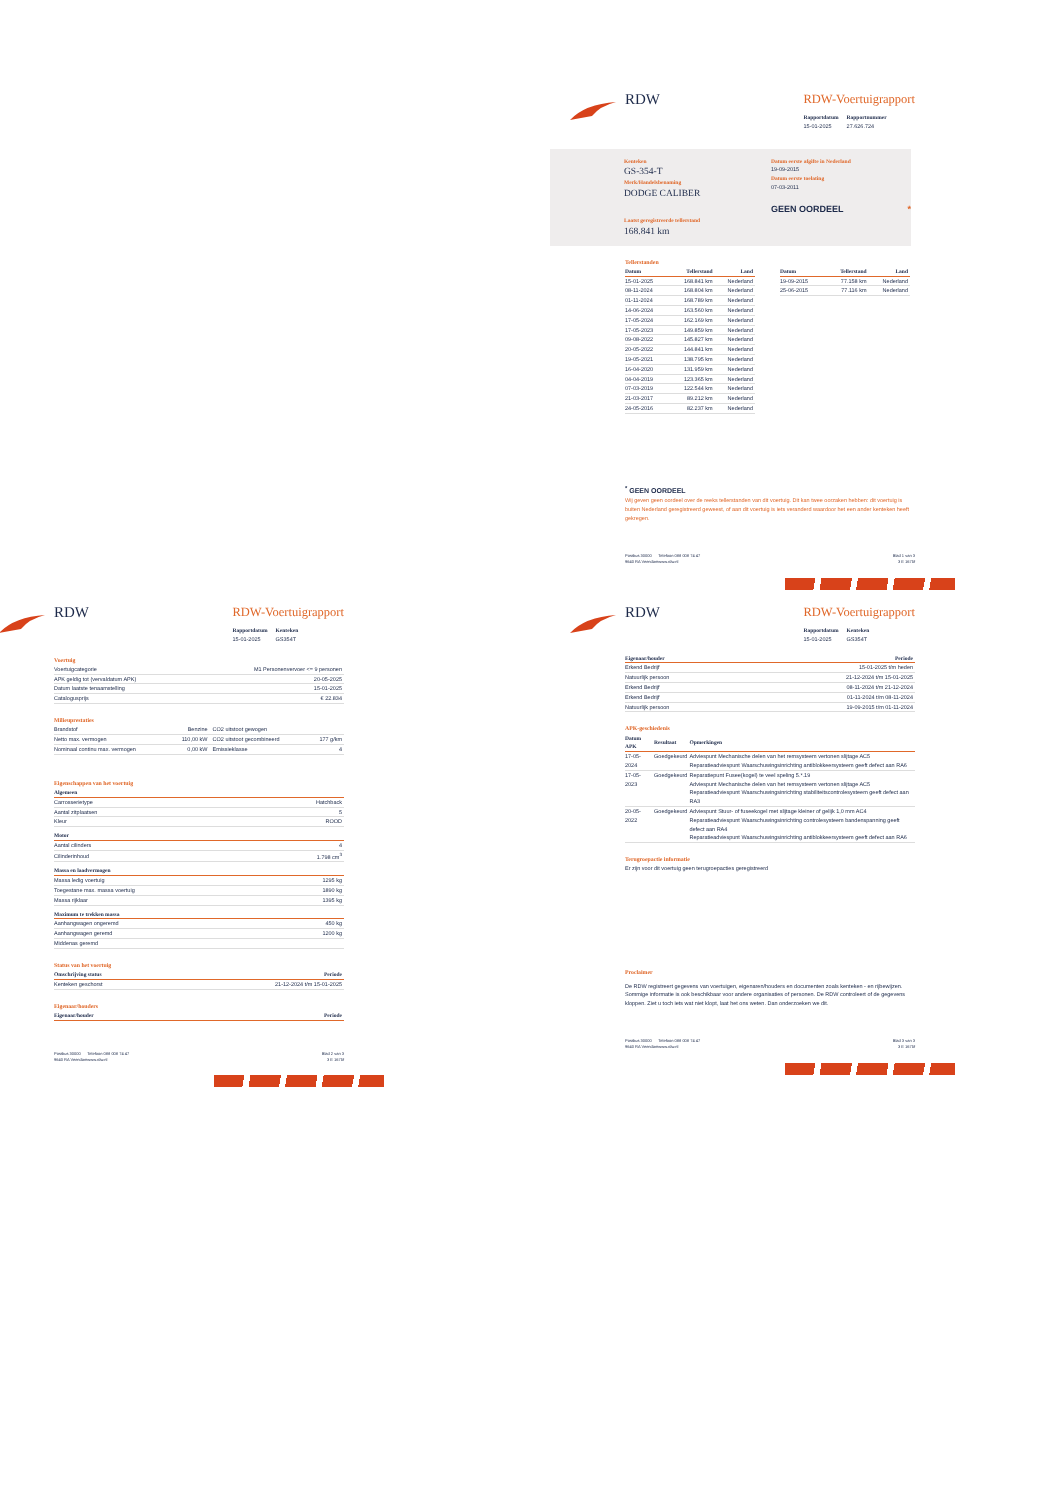RDW
RDW-Voertuigrapport
Rapportdatum
15-01-2025
Rapportnummer
27.626.724
Kenteken
GS-354-T
Merk/Handelsbenaming
DODGE CALIBER
Laatst geregistreerde tellerstand
168.841 km
Datum eerste afgifte in Nederland
19-09-2015
Datum eerste toelating
07-03-2011
GEEN OORDEEL *
Tellerstanden
| Datum | Tellerstand | Land |
| --- | --- | --- |
| 15-01-2025 | 168.841 km | Nederland |
| 08-11-2024 | 168.804 km | Nederland |
| 01-11-2024 | 168.789 km | Nederland |
| 14-06-2024 | 163.560 km | Nederland |
| 17-05-2024 | 162.169 km | Nederland |
| 17-05-2023 | 149.859 km | Nederland |
| 09-08-2022 | 145.827 km | Nederland |
| 20-05-2022 | 144.841 km | Nederland |
| 19-05-2021 | 138.795 km | Nederland |
| 16-04-2020 | 131.959 km | Nederland |
| 04-04-2019 | 123.365 km | Nederland |
| 07-03-2019 | 122.544 km | Nederland |
| 21-03-2017 | 89.212 km | Nederland |
| 24-05-2016 | 82.237 km | Nederland |
| Datum | Tellerstand | Land |
| --- | --- | --- |
| 19-09-2015 | 77.158 km | Nederland |
| 25-06-2015 | 77.116 km | Nederland |
<sup>*</sup> GEEN OORDEEL
Wij geven geen oordeel over de reeks tellerstanden van dit voertuig. Dit kan twee oorzaken hebben: dit voertuig is buiten Nederland geregistreerd geweest, of aan dit voertuig is iets veranderd waardoor het een ander kenteken heeft gekregen.
Postbus 30000
9640 RA Veendam
Telefoon 088 008 74 47
www.rdw.nl
Blad 1 van 3
3 E 1675f
RDW
RDW-Voertuigrapport
Rapportdatum
15-01-2025
Kenteken
GS354T
Voertuig
| Voertuigcategorie | M1 Personenvervoer <= 9 personen |
| APK geldig tot (vervaldatum APK) | 20-05-2025 |
| Datum laatste tenaamstelling | 15-01-2025 |
| Catalogusprijs | € 22.834 |
Milieuprestaties
| Brandstof | Benzine | CO2 uitstoot gewogen | |
| Netto max. vermogen | 110,00 kW | CO2 uitstoot gecombineerd | 177 g/km |
| Nominaal continu max. vermogen | 0,00 kW | Emissieklasse | 4 |
Eigenschappen van het voertuig
| Algemeen | |
| --- | --- |
| Carrosserietype | Hatchback |
| Aantal zitplaatsen | 5 |
| Kleur | ROOD |
| Motor | |
| --- | --- |
| Aantal cilinders | 4 |
| Cilinderinhoud | 1.798 cm<sup>3</sup> |
| Massa en laadvermogen | |
| --- | --- |
| Massa ledig voertuig | 1295 kg |
| Toegestane max. massa voertuig | 1890 kg |
| Massa rijklaar | 1395 kg |
| Maximum te trekken massa | |
| --- | --- |
| Aanhangwagen ongeremd | 450 kg |
| Aanhangwagen geremd | 1200 kg |
| Middenas geremd | |
Status van het voertuig
| Omschrijving status | Periode |
| --- | --- |
| Kenteken geschorst | 21-12-2024 t/m 15-01-2025 |
Eigenaar/houders
| Eigenaar/houder | Periode |
| --- | --- |
Postbus 30000
9640 RA Veendam
Telefoon 088 008 74 47
www.rdw.nl
Blad 2 van 3
3 E 1675f
RDW
RDW-Voertuigrapport
Rapportdatum
15-01-2025
Kenteken
GS354T
| Eigenaar/houder | Periode |
| --- | --- |
| Erkend Bedrijf | 15-01-2025 t/m heden |
| Natuurlijk persoon | 21-12-2024 t/m 15-01-2025 |
| Erkend Bedrijf | 08-11-2024 t/m 21-12-2024 |
| Erkend Bedrijf | 01-11-2024 t/m 08-11-2024 |
| Natuurlijk persoon | 19-09-2015 t/m 01-11-2024 |
APK-geschiedenis
| Datum APK | Resultaat | Opmerkingen |
| --- | --- | --- |
| 17-05-2024 | Goedgekeurd | Adviespunt Mechanische delen van het remsysteem vertonen slijtage AC5 Reparatieadviespunt Waarschuwingsinrichting antiblokkeersysteem geeft defect aan RA6 |
| 17-05-2023 | Goedgekeurd | Reparatiepunt Fusee(kogel) te veel speling 5.*.19 Adviespunt Mechanische delen van het remsysteem vertonen slijtage AC5 Reparatieadviespunt Waarschuwingsinrichting stabiliteitscontrolesysteem geeft defect aan RA3 |
| 20-05-2022 | Goedgekeurd | Adviespunt Stuur- of fuseekogel met slijtage kleiner of gelijk 1,0 mm AC4 Reparatieadviespunt Waarschuwingsinrichting controlesysteem bandenspanning geeft defect aan RA4 Reparatieadviespunt Waarschuwingsinrichting antiblokkeersysteem geeft defect aan RA6 |
Terugroepactie informatie
Er zijn voor dit voertuig geen terugroepacties geregistreerd
Proclaimer
De RDW registreert gegevens van voertuigen, eigenaren/houders en documenten zoals kenteken - en rijbewijzen. Sommige informatie is ook beschikbaar voor andere organisaties of personen. De RDW controleert of de gegevens kloppen. Ziet u toch iets wat niet klopt, laat het ons weten. Dan onderzoeken we dit.
Postbus 30000
9640 RA Veendam
Telefoon 088 008 74 47
www.rdw.nl
Blad 3 van 3
3 E 1675f